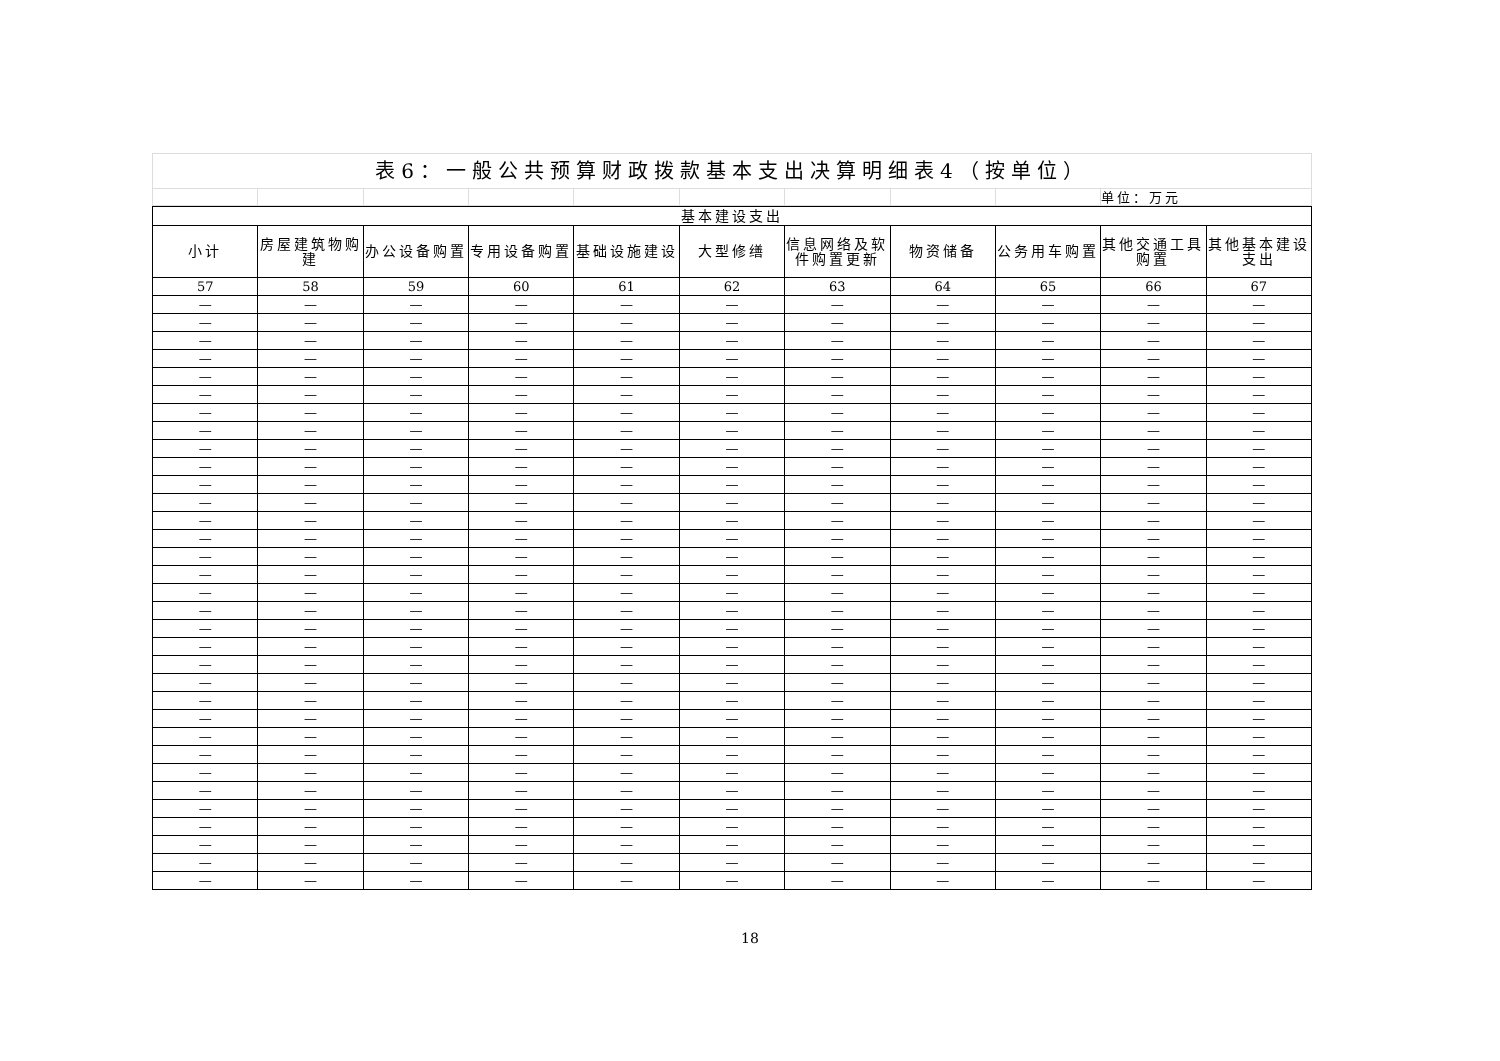| 表6：一般公共预算财政拨款基本支出决算明细表4（按单位） | | | | | | | | | |
| | | | | | | | | | 单位：万元 |
| 基本建设支出 | | | | | | | | | | |
| --- | --- | --- | --- | --- | --- | --- | --- | --- | --- | --- |
| 小计 | 房屋建筑物购建 | 办公设备购置 | 专用设备购置 | 基础设施建设 | 大型修缮 | 信息网络及软件购置更新 | 物资储备 | 公务用车购置 | 其他交通工具购置 | 其他基本建设支出 |
| 57 | 58 | 59 | 60 | 61 | 62 | 63 | 64 | 65 | 66 | 67 |
| — | — | — | — | — | — | — | — | — | — | — |
| — | — | — | — | — | — | — | — | — | — | — |
| — | — | — | — | — | — | — | — | — | — | — |
| — | — | — | — | — | — | — | — | — | — | — |
| — | — | — | — | — | — | — | — | — | — | — |
| — | — | — | — | — | — | — | — | — | — | — |
| — | — | — | — | — | — | — | — | — | — | — |
| — | — | — | — | — | — | — | — | — | — | — |
| — | — | — | — | — | — | — | — | — | — | — |
| — | — | — | — | — | — | — | — | — | — | — |
| — | — | — | — | — | — | — | — | — | — | — |
| — | — | — | — | — | — | — | — | — | — | — |
| — | — | — | — | — | — | — | — | — | — | — |
| — | — | — | — | — | — | — | — | — | — | — |
| — | — | — | — | — | — | — | — | — | — | — |
| — | — | — | — | — | — | — | — | — | — | — |
| — | — | — | — | — | — | — | — | — | — | — |
| — | — | — | — | — | — | — | — | — | — | — |
| — | — | — | — | — | — | — | — | — | — | — |
| — | — | — | — | — | — | — | — | — | — | — |
| — | — | — | — | — | — | — | — | — | — | — |
| — | — | — | — | — | — | — | — | — | — | — |
| — | — | — | — | — | — | — | — | — | — | — |
| — | — | — | — | — | — | — | — | — | — | — |
| — | — | — | — | — | — | — | — | — | — | — |
| — | — | — | — | — | — | — | — | — | — | — |
| — | — | — | — | — | — | — | — | — | — | — |
| — | — | — | — | — | — | — | — | — | — | — |
| — | — | — | — | — | — | — | — | — | — | — |
| — | — | — | — | — | — | — | — | — | — | — |
| — | — | — | — | — | — | — | — | — | — | — |
| — | — | — | — | — | — | — | — | — | — | — |
| — | — | — | — | — | — | — | — | — | — | — |
18